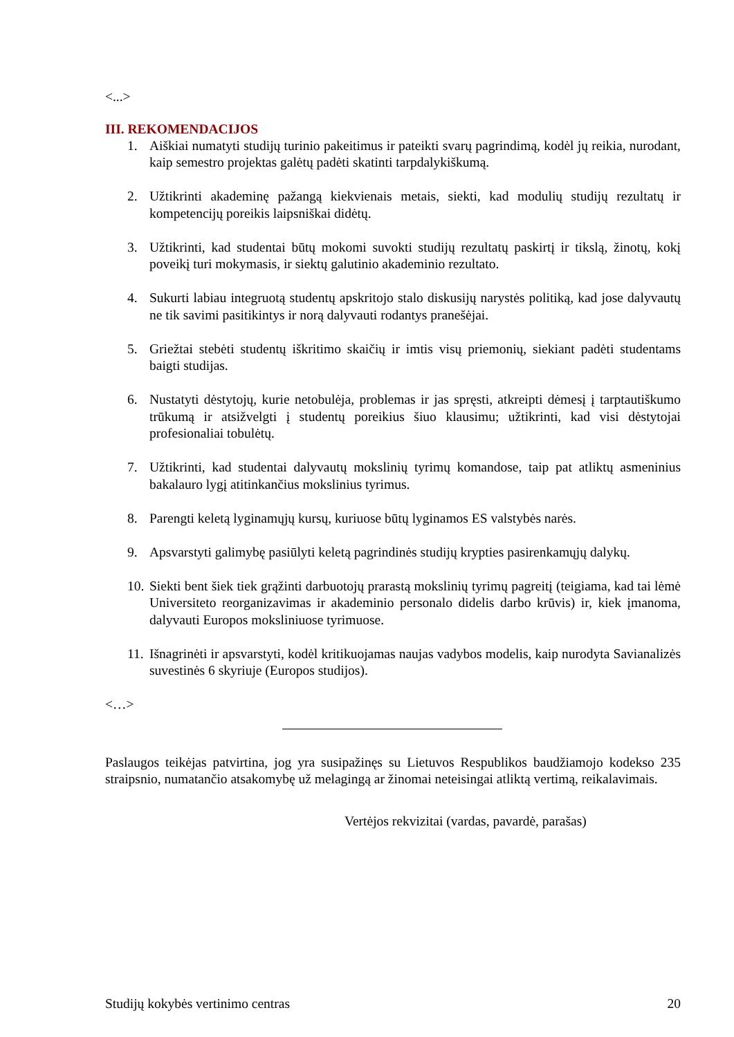<...>
III. REKOMENDACIJOS
1. Aiškiai numatyti studijų turinio pakeitimus ir pateikti svarų pagrindimą, kodėl jų reikia, nurodant, kaip semestro projektas galėtų padėti skatinti tarpdalykiškumą.
2. Užtikrinti akademinę pažangą kiekvienais metais, siekti, kad modulių studijų rezultatų ir kompetencijų poreikis laipsniškai didėtų.
3. Užtikrinti, kad studentai būtų mokomi suvokti studijų rezultatų paskirtį ir tikslą, žinotų, kokį poveikį turi mokymasis, ir siektų galutinio akademinio rezultato.
4. Sukurti labiau integruotą studentų apskritojo stalo diskusijų narystės politiką, kad jose dalyvautų ne tik savimi pasitikintys ir norą dalyvauti rodantys pranešėjai.
5. Griežtai stebėti studentų iškritimo skaičių ir imtis visų priemonių, siekiant padėti studentams baigti studijas.
6. Nustatyti dėstytojų, kurie netobulėja, problemas ir jas spręsti, atkreipti dėmesį į tarptautiškumo trūkumą ir atsižvelgti į studentų poreikius šiuo klausimu; užtikrinti, kad visi dėstytojai profesionaliai tobulėtų.
7. Užtikrinti, kad studentai dalyvautų mokslinių tyrimų komandose, taip pat atliktų asmeninius bakalauro lygį atitinkančius mokslinius tyrimus.
8. Parengti keletą lyginamųjų kursų, kuriuose būtų lyginamos ES valstybės narės.
9. Apsvarstyti galimybę pasiūlyti keletą pagrindinės studijų krypties pasirenkamųjų dalykų.
10. Siekti bent šiek tiek grąžinti darbuotojų prarastą mokslinių tyrimų pagreitį (teigiama, kad tai lėmė Universiteto reorganizavimas ir akademinio personalo didelis darbo krūvis) ir, kiek įmanoma, dalyvauti Europos moksliniuose tyrimuose.
11. Išnagrinėti ir apsvarstyti, kodėl kritikuojamas naujas vadybos modelis, kaip nurodyta Savianalizės suvestinės 6 skyriuje (Europos studijos).
<…>
Paslaugos teikėjas patvirtina, jog yra susipažinęs su Lietuvos Respublikos baudžiamojo kodekso 235 straipsnio, numatančio atsakomybę už melagingą ar žinomai neteisingai atliktą vertimą, reikalavimais.
Vertėjos rekvizitai (vardas, pavardė, parašas)
Studijų kokybės vertinimo centras 20